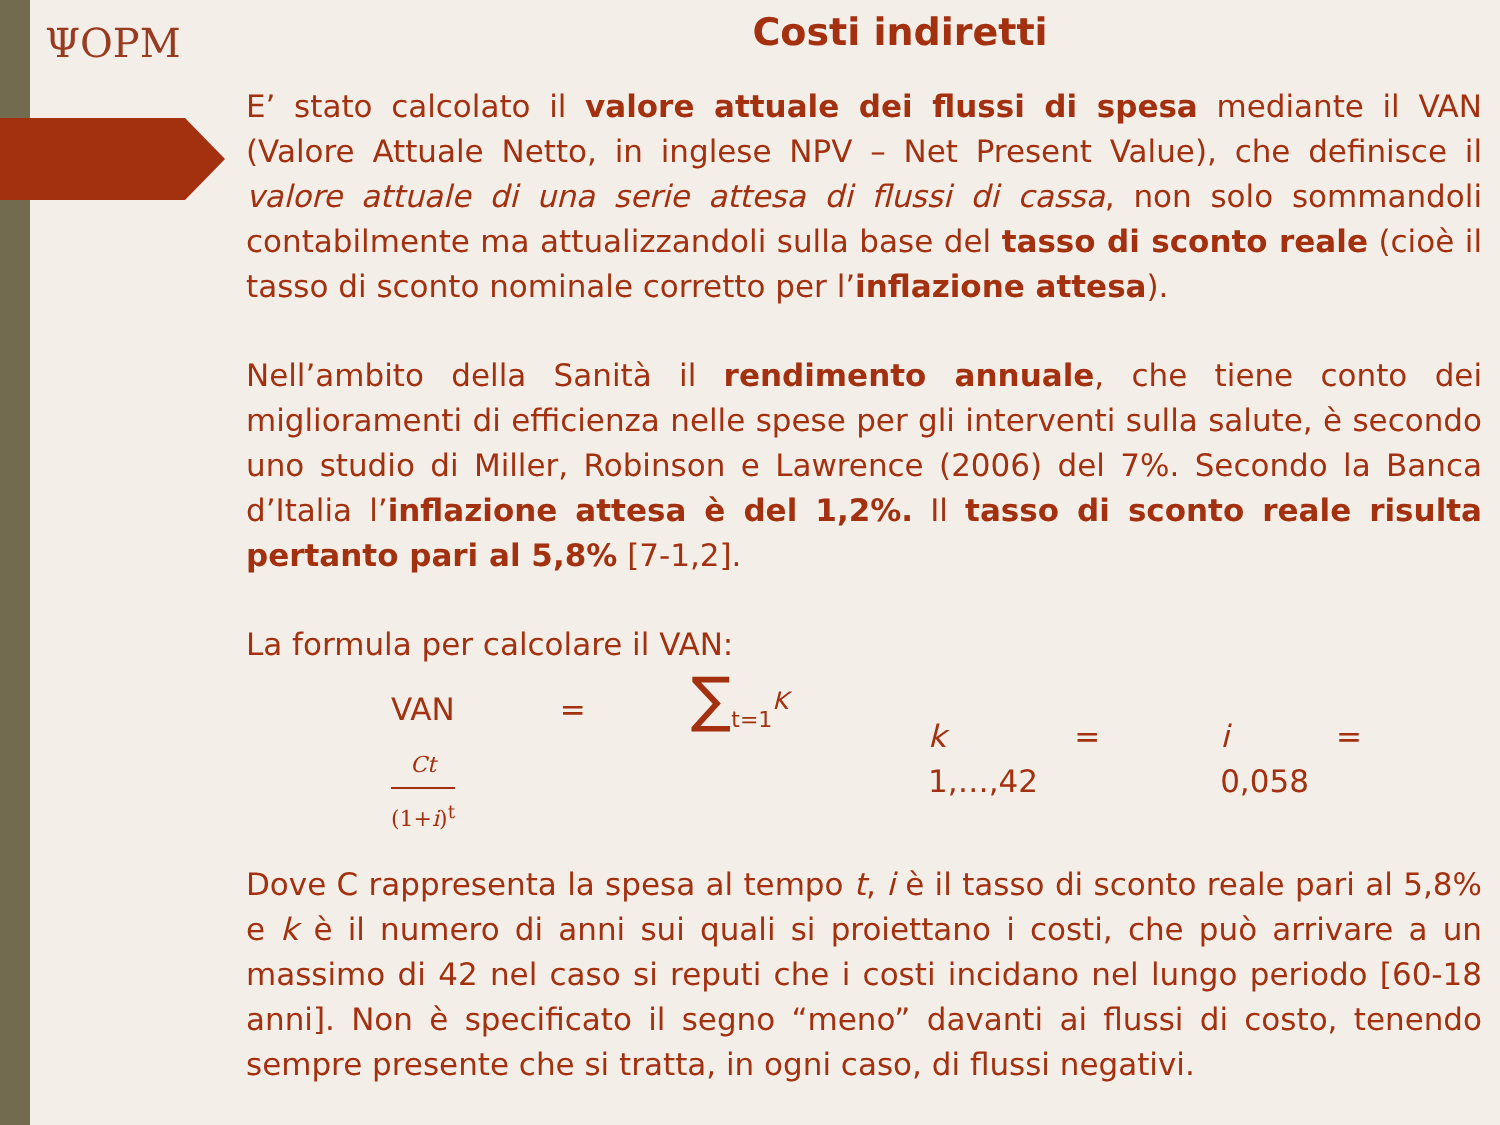ΨOPM
Costi indiretti
E’ stato calcolato il valore attuale dei flussi di spesa mediante il VAN (Valore Attuale Netto, in inglese NPV – Net Present Value), che definisce il valore attuale di una serie attesa di flussi di cassa, non solo sommandoli contabilmente ma attualizzandoli sulla base del tasso di sconto reale (cioè il tasso di sconto nominale corretto per l’inflazione attesa).
Nell’ambito della Sanità il rendimento annuale, che tiene conto dei miglioramenti di efficienza nelle spese per gli interventi sulla salute, è secondo uno studio di Miller, Robinson e Lawrence (2006) del 7%. Secondo la Banca d’Italia l’inflazione attesa è del 1,2%. Il tasso di sconto reale risulta pertanto pari al 5,8% [7-1,2].
La formula per calcolare il VAN:
VAN = ∑<sub>t=1</sub><sup>K</sup>
Ct
(1+i)<sup>t</sup>
k = 1,…,42 i = 0,058
Dove C rappresenta la spesa al tempo t, i è il tasso di sconto reale pari al 5,8% e k è il numero di anni sui quali si proiettano i costi, che può arrivare a un massimo di 42 nel caso si reputi che i costi incidano nel lungo periodo [60-18 anni]. Non è specificato il segno “meno” davanti ai flussi di costo, tenendo sempre presente che si tratta, in ogni caso, di flussi negativi.